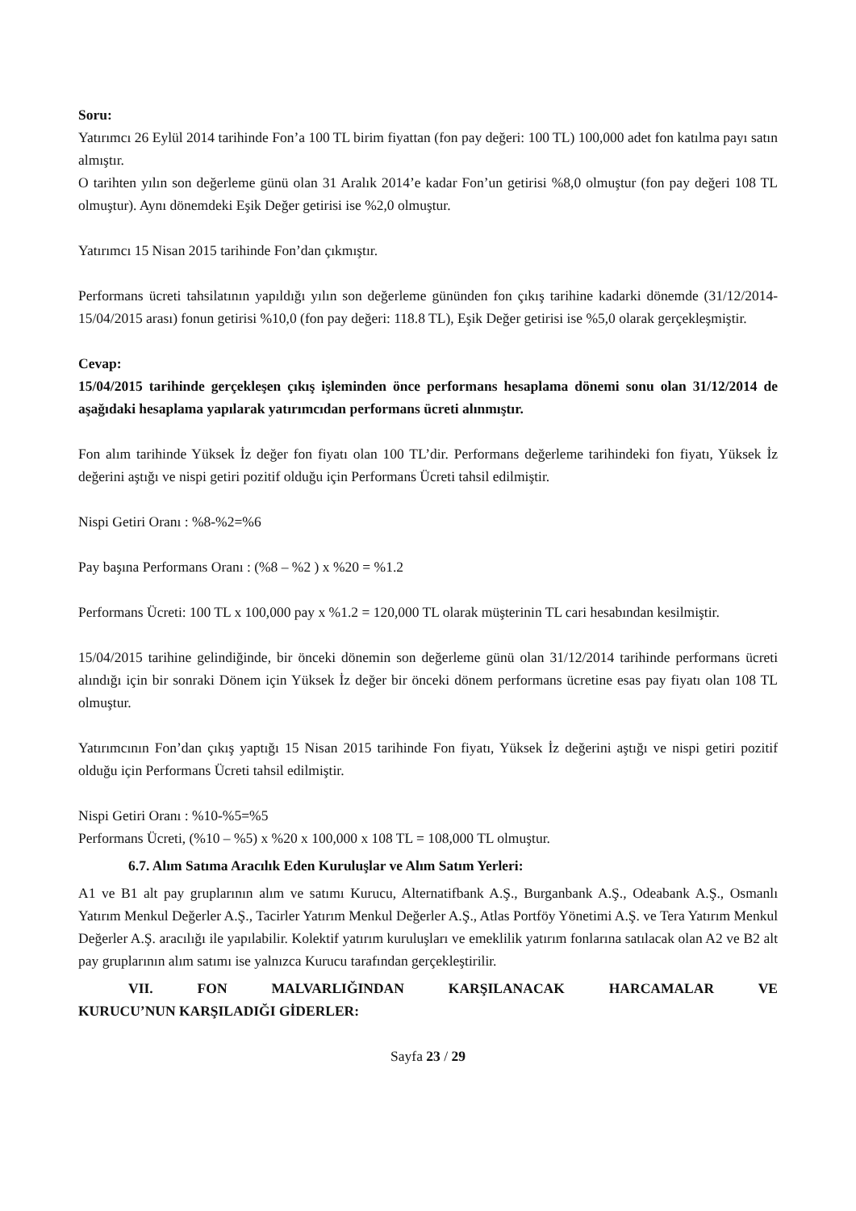Soru:
Yatırımcı 26 Eylül 2014 tarihinde Fon’a 100 TL birim fiyattan (fon pay değeri: 100 TL) 100,000 adet fon katılma payı satın almıştır.
O tarihten yılın son değerleme günü olan 31 Aralık 2014’e kadar Fon’un getirisi %8,0 olmuştur (fon pay değeri 108 TL olmuştur). Aynı dönemdeki Eşik Değer getirisi ise %2,0 olmuştur.
Yatırımcı 15 Nisan 2015 tarihinde Fon’dan çıkmıştır.
Performans ücreti tahsilatının yapıldığı yılın son değerleme gününden fon çıkış tarihine kadarki dönemde (31/12/2014-15/04/2015 arası) fonun getirisi %10,0 (fon pay değeri: 118.8 TL), Eşik Değer getirisi ise %5,0 olarak gerçekleşmiştir.
Cevap:
15/04/2015 tarihinde gerçekleşen çıkış işleminden önce performans hesaplama dönemi sonu olan 31/12/2014 de aşağıdaki hesaplama yapılarak yatırımcıdan performans ücreti alınmıştır.
Fon alım tarihinde Yüksek İz değer fon fiyatı olan 100 TL’dir. Performans değerleme tarihindeki fon fiyatı, Yüksek İz değerini aştığı ve nispi getiri pozitif olduğu için Performans Ücreti tahsil edilmiştir.
Nispi Getiri Oranı : %8-%2=%6
Pay başına Performans Oranı : (%8 – %2 ) x %20 = %1.2
Performans Ücreti: 100 TL x 100,000 pay x %1.2 = 120,000 TL olarak müşterinin TL cari hesabından kesilmiştir.
15/04/2015 tarihine gelindiğinde, bir önceki dönemin son değerleme günü olan 31/12/2014 tarihinde performans ücreti alındığı için bir sonraki Dönem için Yüksek İz değer bir önceki dönem performans ücretine esas pay fiyatı olan 108 TL olmuştur.
Yatırımcının Fon’dan çıkış yaptığı 15 Nisan 2015 tarihinde Fon fiyatı, Yüksek İz değerini aştığı ve nispi getiri pozitif olduğu için Performans Ücreti tahsil edilmiştir.
Nispi Getiri Oranı : %10-%5=%5
Performans Ücreti, (%10 – %5) x %20 x 100,000 x 108 TL = 108,000 TL olmuştur.
6.7. Alım Satıma Aracılık Eden Kuruluşlar ve Alım Satım Yerleri:
A1 ve B1 alt pay gruplarının alım ve satımı Kurucu, Alternatifbank A.Ş., Burganbank A.Ş., Odeabank A.Ş., Osmanlı Yatırım Menkul Değerler A.Ş., Tacirler Yatırım Menkul Değerler A.Ş., Atlas Portföy Yönetimi A.Ş. ve Tera Yatırım Menkul Değerler A.Ş. aracılığı ile yapılabilir. Kolektif yatırım kuruluşları ve emeklilik yatırım fonlarına satılacak olan A2 ve B2 alt pay gruplarının alım satımı ise yalnızca Kurucu tarafından gerçekleştirilir.
VII. FON MALVARLIĞINDAN KARŞILANACAK HARCAMALAR VE
KURUCU’NUN KARŞILADIĞI GİDERLER:
Sayfa 23 / 29